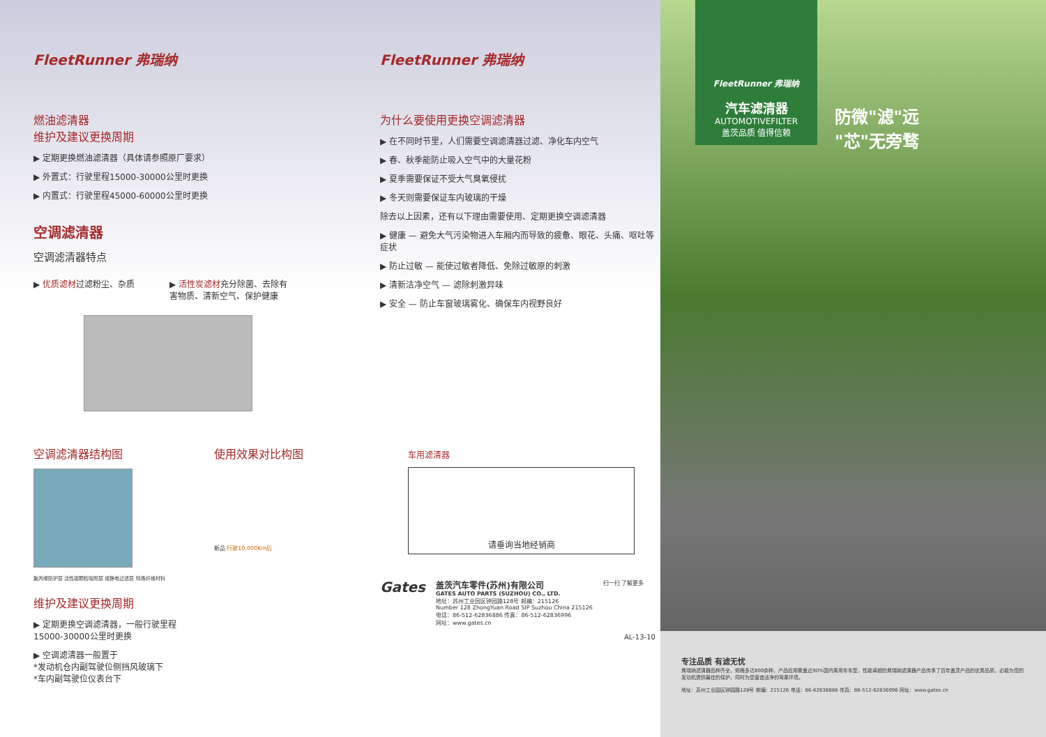FleetRunner 弗瑞纳
燃油滤清器
维护及建议更换周期
▶ 定期更换燃油滤清器（具体请参照原厂要求）
▶ 外置式：行驶里程15000-30000公里时更换
▶ 内置式：行驶里程45000-60000公里时更换
空调滤清器
空调滤清器特点
▶ 优质滤材过滤粉尘、杂质 ▶ 活性炭滤材充分除菌、去除有
害物质、清新空气、保护健康
空调滤清器结构图
聚丙烯防护层 活性碳颗粒吸附层 或静电过滤层 特殊纤维材料
使用效果对比构图
新品 行驶10,000Km后
维护及建议更换周期
▶ 定期更换空调滤清器，一般行驶里程
15000-30000公里时更换
▶ 空调滤清器一般置于
*发动机仓内副驾驶位侧挡风玻璃下
*车内副驾驶位仪表台下
FleetRunner 弗瑞纳
为什么要使用更换空调滤清器
▶ 在不同时节里，人们需要空调滤清器过滤、净化车内空气
▶ 春、秋季能防止吸入空气中的大量花粉
▶ 夏季需要保证不受大气臭氧侵扰
▶ 冬天则需要保证车内玻璃的干燥
除去以上因素，还有以下理由需要使用、定期更换空调滤清器
▶ 健康 — 避免大气污染物进入车厢内而导致的疲惫、眼花、头痛、呕吐等症状
▶ 防止过敏 — 能使过敏者降低、免除过敏原的刺激
▶ 清新洁净空气 — 滤除刺激异味
▶ 安全 — 防止车窗玻璃雾化、确保车内视野良好
车用滤清器
请垂询当地经销商
Gates
盖茨汽车零件(苏州)有限公司
GATES AUTO PARTS (SUZHOU) CO., LTD.
地址：苏州工业园区钟园路128号 邮编：215126
Number 128 ZhongYuan Road SIP Suzhou China 215126
电话：86-512-62836886 传真：86-512-62836996
网址：www.gates.cn
扫一扫 了解更多
AL-13-10
FleetRunner 弗瑞纳
汽车滤清器
AUTOMOTIVEFILTER
盖茨品质 值得信赖
防微"滤"远
"芯"无旁骛
专注品质 有滤无忧
弗瑞纳滤清器品种齐全，规格多达800余种，产品应用覆盖近90%国内乘用车车型，性能卓越的弗瑞纳滤清器产品传承了百年盖茨产品的优秀品质，必能为您的发动机提供最佳的保护，同时为您营造洁净的驾乘环境。
地址：苏州工业园区钟园路128号 邮编：215126 电话：86-62836886 传真：86-512-62836996 网址：www.gates.cn